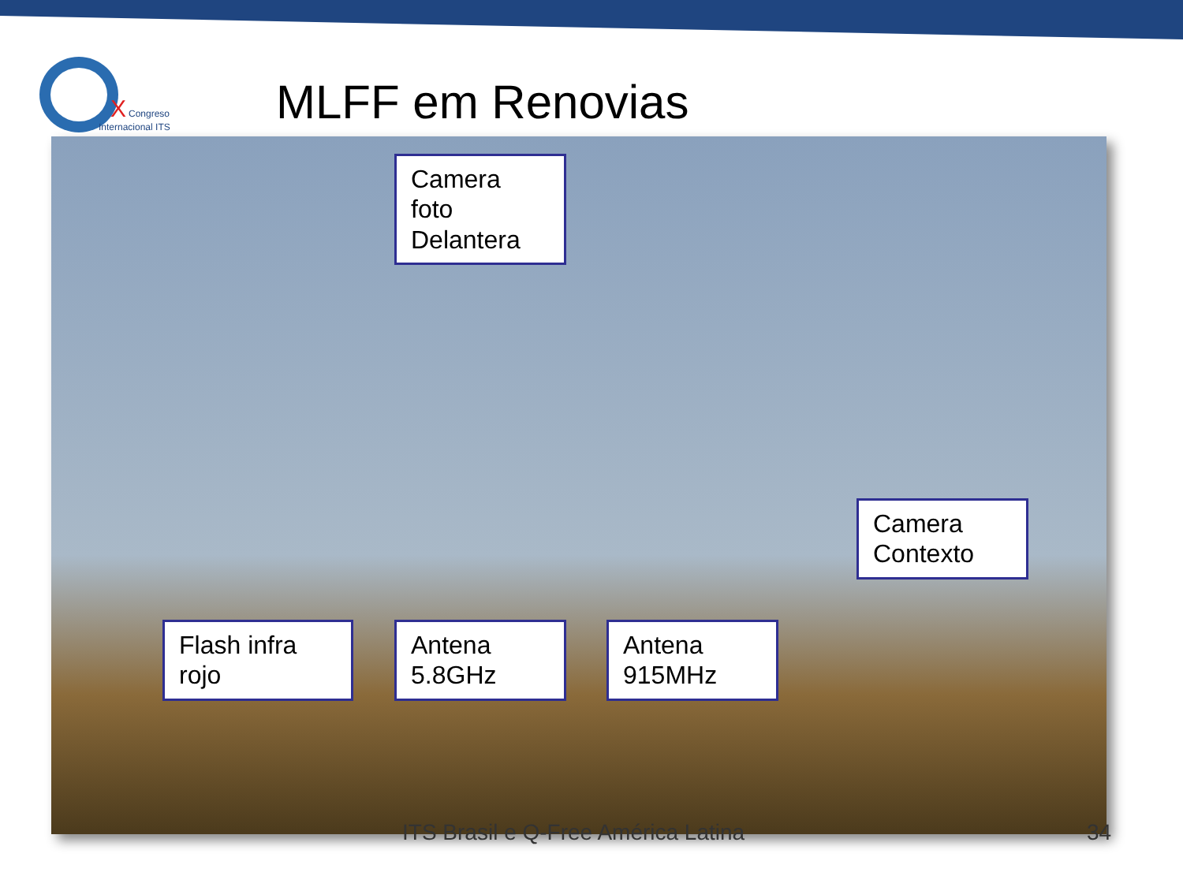X
Congreso
Internacional ITS
MLFF em Renovias
ITS Brasil e Q-Free América Latina
34
Camera
foto
Delantera
Camera
Contexto
Flash infra
rojo
Antena
5.8GHz
Antena
915MHz